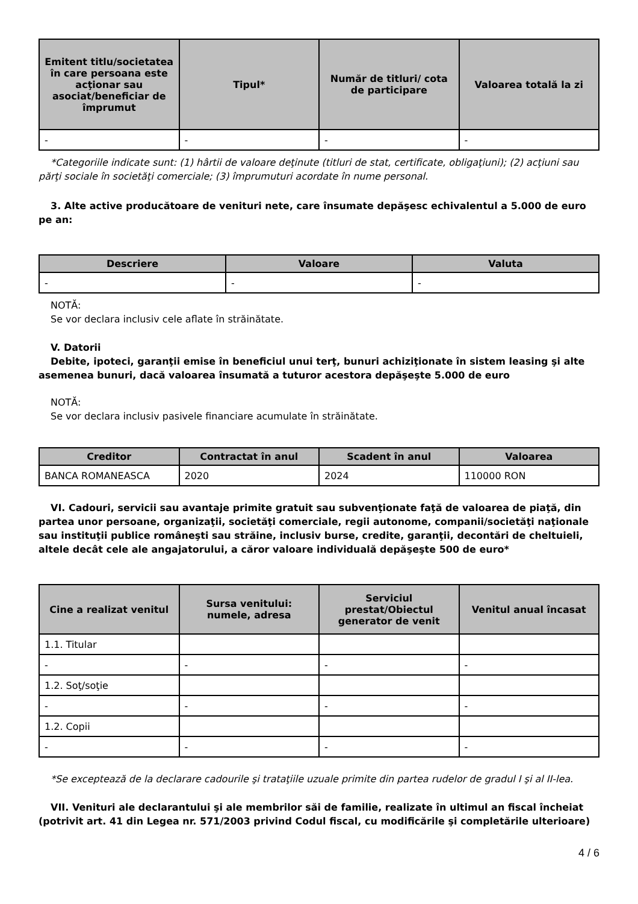| Emitent titlu/societatea în care persoana este acţionar sau asociat/beneficiar de împrumut | Tipul* | Număr de titluri/ cota de participare | Valoarea totală la zi |
| --- | --- | --- | --- |
| - | - | - | - |
*Categoriile indicate sunt: (1) hârtii de valoare deţinute (titluri de stat, certificate, obligaţiuni); (2) acţiuni sau părţi sociale în societăţi comerciale; (3) împrumuturi acordate în nume personal.
3. Alte active producătoare de venituri nete, care însumate depăşesc echivalentul a 5.000 de euro pe an:
| Descriere | Valoare | Valuta |
| --- | --- | --- |
| - | - | - |
NOTĂ:
Se vor declara inclusiv cele aflate în străinătate.
V. Datorii
Debite, ipoteci, garanţii emise în beneficiul unui terţ, bunuri achiziţionate în sistem leasing şi alte asemenea bunuri, dacă valoarea însumată a tuturor acestora depăşeşte 5.000 de euro
NOTĂ:
Se vor declara inclusiv pasivele financiare acumulate în străinătate.
| Creditor | Contractat în anul | Scadent în anul | Valoarea |
| --- | --- | --- | --- |
| BANCA ROMANEASCA | 2020 | 2024 | 110000 RON |
VI. Cadouri, servicii sau avantaje primite gratuit sau subvenţionate faţă de valoarea de piaţă, din partea unor persoane, organizaţii, societăţi comerciale, regii autonome, companii/societăţi naţionale sau instituţii publice româneşti sau străine, inclusiv burse, credite, garanţii, decontări de cheltuieli, altele decât cele ale angajatorului, a căror valoare individuală depăşeşte 500 de euro*
| Cine a realizat venitul | Sursa venitului: numele, adresa | Serviciul prestat/Obiectul generator de venit | Venitul anual încasat |
| --- | --- | --- | --- |
| 1.1. Titular | | | |
| - | - | - | - |
| 1.2. Soţ/soţie | | | |
| - | - | - | - |
| 1.2. Copii | | | |
| - | - | - | - |
*Se exceptează de la declarare cadourile şi trataţiile uzuale primite din partea rudelor de gradul I şi al II-lea.
VII. Venituri ale declarantului şi ale membrilor săi de familie, realizate în ultimul an fiscal încheiat (potrivit art. 41 din Legea nr. 571/2003 privind Codul fiscal, cu modificările şi completările ulterioare)
4 / 6